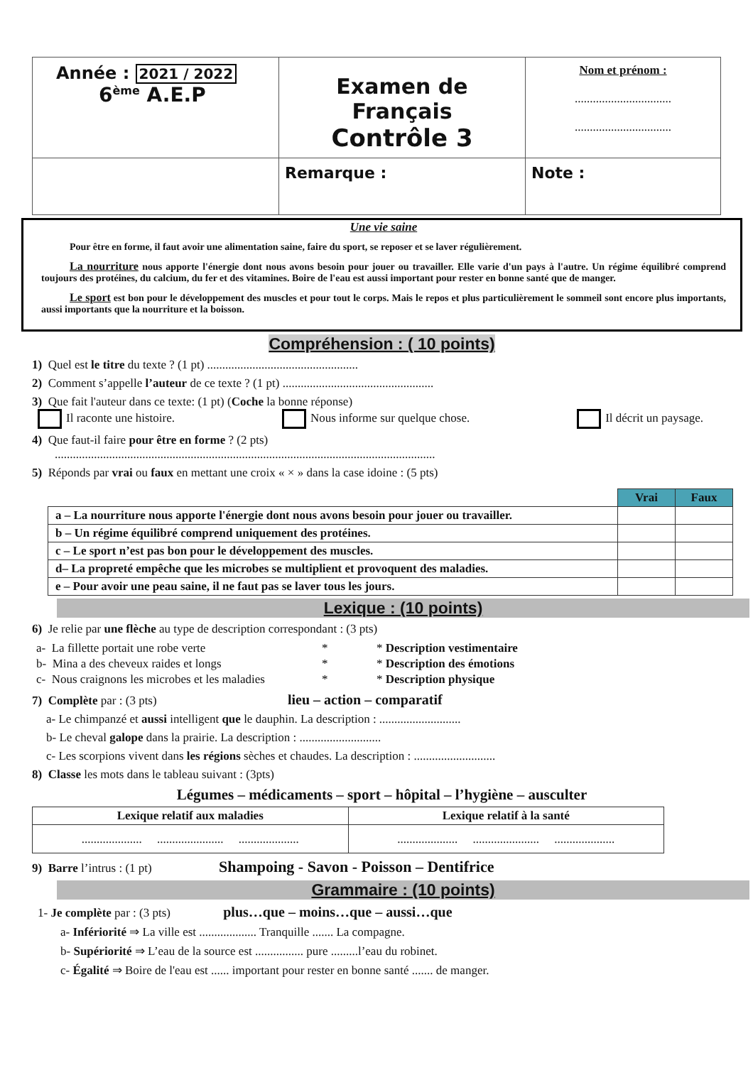| Année : 2021 / 2022 6<sup>ème</sup> A.E.P | Examen de Français Contrôle 3 | Nom et prénom : ................................ ................................ |
| | Remarque : | Note : |
Une vie saine
Pour être en forme, il faut avoir une alimentation saine, faire du sport, se reposer et se laver régulièrement.
La nourriture nous apporte l'énergie dont nous avons besoin pour jouer ou travailler. Elle varie d'un pays à l'autre. Un régime équilibré comprend toujours des protéines, du calcium, du fer et des vitamines. Boire de l'eau est aussi important pour rester en bonne santé que de manger.
Le sport est bon pour le développement des muscles et pour tout le corps. Mais le repos et plus particulièrement le sommeil sont encore plus importants, aussi importants que la nourriture et la boisson.
Compréhension : ( 10 points)
1) Quel est le titre du texte ? (1 pt) ..................................................
2) Comment s’appelle l’auteur de ce texte ? (1 pt) ..................................................
3) Que fait l'auteur dans ce texte: (1 pt) (Coche la bonne réponse)
Il raconte une histoire. Nous informe sur quelque chose. Il décrit un paysage.
4) Que faut-il faire pour être en forme ? (2 pts)
..............................................................................................................................
5) Réponds par vrai ou faux en mettant une croix « × » dans la case idoine : (5 pts)
| | Vrai | Faux |
| a – La nourriture nous apporte l'énergie dont nous avons besoin pour jouer ou travailler. | | |
| b – Un régime équilibré comprend uniquement des protéines. | | |
| c – Le sport n’est pas bon pour le développement des muscles. | | |
| d– La propreté empêche que les microbes se multiplient et provoquent des maladies. | | |
| e – Pour avoir une peau saine, il ne faut pas se laver tous les jours. | | |
Lexique : (10 points)
6) Je relie par une flèche au type de description correspondant : (3 pts)
| a- La fillette portait une robe verte | * | * Description vestimentaire |
| b- Mina a des cheveux raides et longs | * | * Description des émotions |
| c- Nous craignons les microbes et les maladies | * | * Description physique |
7) Complète par : (3 pts) lieu – action – comparatif
a- Le chimpanzé et aussi intelligent que le dauphin. La description : ...........................
b- Le cheval galope dans la prairie. La description : ...........................
c- Les scorpions vivent dans les régions sèches et chaudes. La description : ...........................
8) Classe les mots dans le tableau suivant : (3pts)
Légumes – médicaments – sport – hôpital – l’hygiène – ausculter
| Lexique relatif aux maladies | Lexique relatif à la santé |
| .................... ...................... .................... | .................... ...................... .................... |
9) Barre l’intrus : (1 pt) Shampoing - Savon - Poisson – Dentifrice
Grammaire : (10 points)
1- Je complète par : (3 pts) plus…que – moins…que – aussi…que
a- Infériorité ⇒ La ville est ................... Tranquille ....... La compagne.
b- Supériorité ⇒ L’eau de la source est ................ pure .........l’eau du robinet.
c- Égalité ⇒ Boire de l'eau est ...... important pour rester en bonne santé ....... de manger.